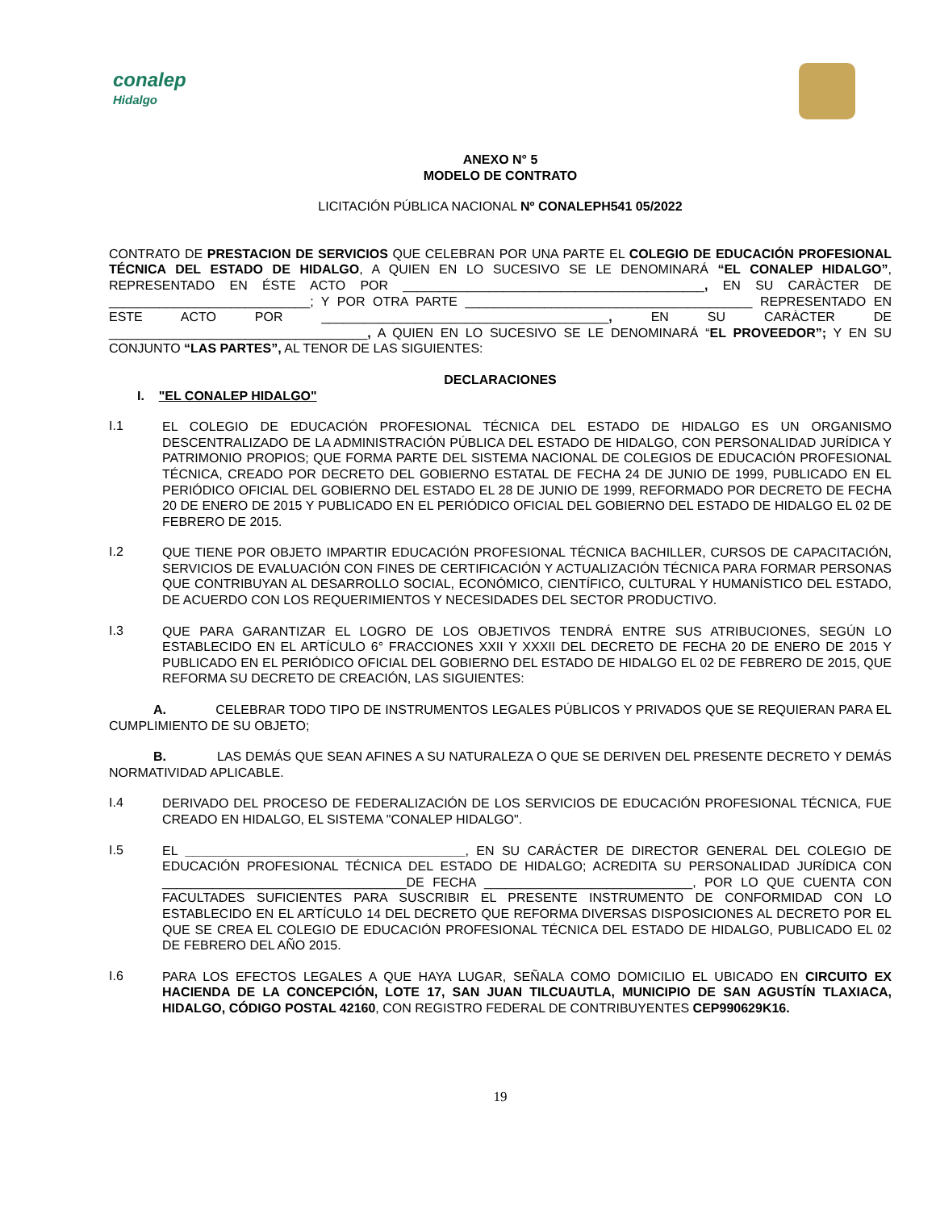conalep
Hidalgo
ANEXO N° 5
MODELO DE CONTRATO
LICITACIÓN PÚBLICA NACIONAL Nº CONALEPH541 05/2022
CONTRATO DE PRESTACION DE SERVICIOS QUE CELEBRAN POR UNA PARTE EL COLEGIO DE EDUCACIÓN PROFESIONAL TÉCNICA DEL ESTADO DE HIDALGO, A QUIEN EN LO SUCESIVO SE LE DENOMINARÁ “EL CONALEP HIDALGO”, REPRESENTADO EN ÉSTE ACTO POR __________________________________________, EN SU CARÀCTER DE ____________________________; Y POR OTRA PARTE ________________________________________ REPRESENTADO EN ESTE ACTO POR ________________________________________, EN SU CARÀCTER DE ____________________________________, A QUIEN EN LO SUCESIVO SE LE DENOMINARÁ “EL PROVEEDOR”; Y EN SU CONJUNTO “LAS PARTES”, AL TENOR DE LAS SIGUIENTES:
DECLARACIONES
I. "EL CONALEP HIDALGO"
I.1
EL COLEGIO DE EDUCACIÓN PROFESIONAL TÉCNICA DEL ESTADO DE HIDALGO ES UN ORGANISMO DESCENTRALIZADO DE LA ADMINISTRACIÓN PÚBLICA DEL ESTADO DE HIDALGO, CON PERSONALIDAD JURÍDICA Y PATRIMONIO PROPIOS; QUE FORMA PARTE DEL SISTEMA NACIONAL DE COLEGIOS DE EDUCACIÓN PROFESIONAL TÉCNICA, CREADO POR DECRETO DEL GOBIERNO ESTATAL DE FECHA 24 DE JUNIO DE 1999, PUBLICADO EN EL PERIÓDICO OFICIAL DEL GOBIERNO DEL ESTADO EL 28 DE JUNIO DE 1999, REFORMADO POR DECRETO DE FECHA 20 DE ENERO DE 2015 Y PUBLICADO EN EL PERIÓDICO OFICIAL DEL GOBIERNO DEL ESTADO DE HIDALGO EL 02 DE FEBRERO DE 2015.
I.2
QUE TIENE POR OBJETO IMPARTIR EDUCACIÓN PROFESIONAL TÉCNICA BACHILLER, CURSOS DE CAPACITACIÓN, SERVICIOS DE EVALUACIÓN CON FINES DE CERTIFICACIÓN Y ACTUALIZACIÓN TÉCNICA PARA FORMAR PERSONAS QUE CONTRIBUYAN AL DESARROLLO SOCIAL, ECONÓMICO, CIENTÍFICO, CULTURAL Y HUMANÍSTICO DEL ESTADO, DE ACUERDO CON LOS REQUERIMIENTOS Y NECESIDADES DEL SECTOR PRODUCTIVO.
I.3
QUE PARA GARANTIZAR EL LOGRO DE LOS OBJETIVOS TENDRÁ ENTRE SUS ATRIBUCIONES, SEGÚN LO ESTABLECIDO EN EL ARTÍCULO 6° FRACCIONES XXII Y XXXII DEL DECRETO DE FECHA 20 DE ENERO DE 2015 Y PUBLICADO EN EL PERIÓDICO OFICIAL DEL GOBIERNO DEL ESTADO DE HIDALGO EL 02 DE FEBRERO DE 2015, QUE REFORMA SU DECRETO DE CREACIÓN, LAS SIGUIENTES:
A. CELEBRAR TODO TIPO DE INSTRUMENTOS LEGALES PÚBLICOS Y PRIVADOS QUE SE REQUIERAN PARA EL CUMPLIMIENTO DE SU OBJETO;
B. LAS DEMÁS QUE SEAN AFINES A SU NATURALEZA O QUE SE DERIVEN DEL PRESENTE DECRETO Y DEMÁS NORMATIVIDAD APLICABLE.
I.4
DERIVADO DEL PROCESO DE FEDERALIZACIÓN DE LOS SERVICIOS DE EDUCACIÓN PROFESIONAL TÉCNICA, FUE CREADO EN HIDALGO, EL SISTEMA "CONALEP HIDALGO".
I.5
EL _______________________________________, EN SU CARÁCTER DE DIRECTOR GENERAL DEL COLEGIO DE EDUCACIÓN PROFESIONAL TÉCNICA DEL ESTADO DE HIDALGO; ACREDITA SU PERSONALIDAD JURÍDICA CON __________________________________DE FECHA _____________________________, POR LO QUE CUENTA CON FACULTADES SUFICIENTES PARA SUSCRIBIR EL PRESENTE INSTRUMENTO DE CONFORMIDAD CON LO ESTABLECIDO EN EL ARTÍCULO 14 DEL DECRETO QUE REFORMA DIVERSAS DISPOSICIONES AL DECRETO POR EL QUE SE CREA EL COLEGIO DE EDUCACIÓN PROFESIONAL TÉCNICA DEL ESTADO DE HIDALGO, PUBLICADO EL 02 DE FEBRERO DEL AÑO 2015.
I.6
PARA LOS EFECTOS LEGALES A QUE HAYA LUGAR, SEÑALA COMO DOMICILIO EL UBICADO EN CIRCUITO EX HACIENDA DE LA CONCEPCIÓN, LOTE 17, SAN JUAN TILCUAUTLA, MUNICIPIO DE SAN AGUSTÍN TLAXIACA, HIDALGO, CÓDIGO POSTAL 42160, CON REGISTRO FEDERAL DE CONTRIBUYENTES CEP990629K16.
19